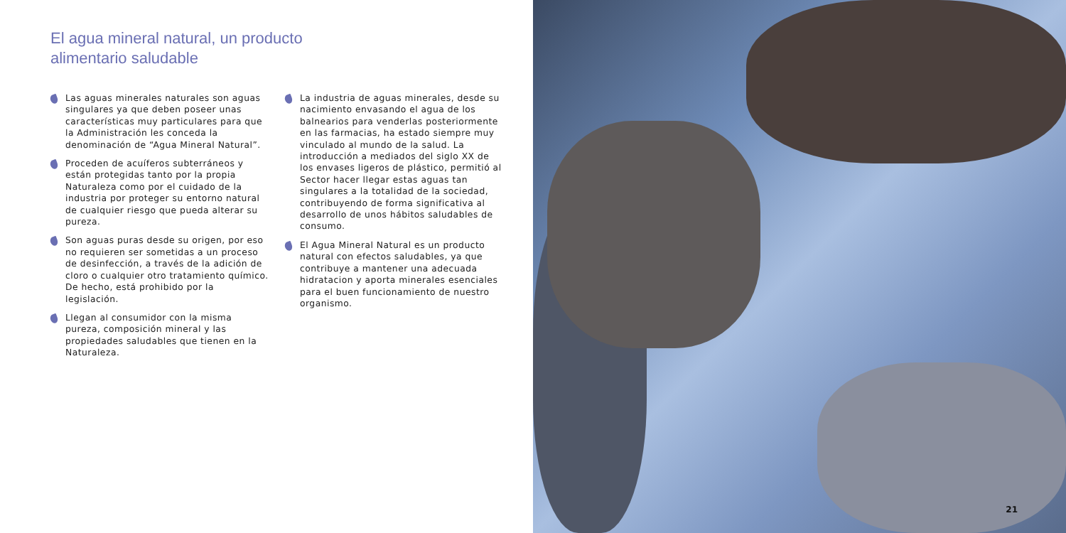El agua mineral natural, un producto
alimentario saludable
Las aguas minerales naturales son aguas singulares ya que deben poseer unas características muy particulares para que la Administración les conceda la denominación de “Agua Mineral Natural”.
Proceden de acuíferos subterráneos y están protegidas tanto por la propia Naturaleza como por el cuidado de la industria por proteger su entorno natural de cualquier riesgo que pueda alterar su pureza.
Son aguas puras desde su origen, por eso no requieren ser sometidas a un proceso de desinfección, a través de la adición de cloro o cualquier otro tratamiento químico. De hecho, está prohibido por la legislación.
Llegan al consumidor con la misma pureza, composición mineral y las propiedades saludables que tienen en la Naturaleza.
La industria de aguas minerales, desde su nacimiento envasando el agua de los balnearios para venderlas posteriormente en las farmacias, ha estado siempre muy vinculado al mundo de la salud. La introducción a mediados del siglo XX de los envases ligeros de plástico, permitió al Sector hacer llegar estas aguas tan singulares a la totalidad de la sociedad, contribuyendo de forma significativa al desarrollo de unos hábitos saludables de consumo.
El Agua Mineral Natural es un producto natural con efectos saludables, ya que contribuye a mantener una adecuada hidratacion y aporta minerales esenciales para el buen funcionamiento de nuestro organismo.
21